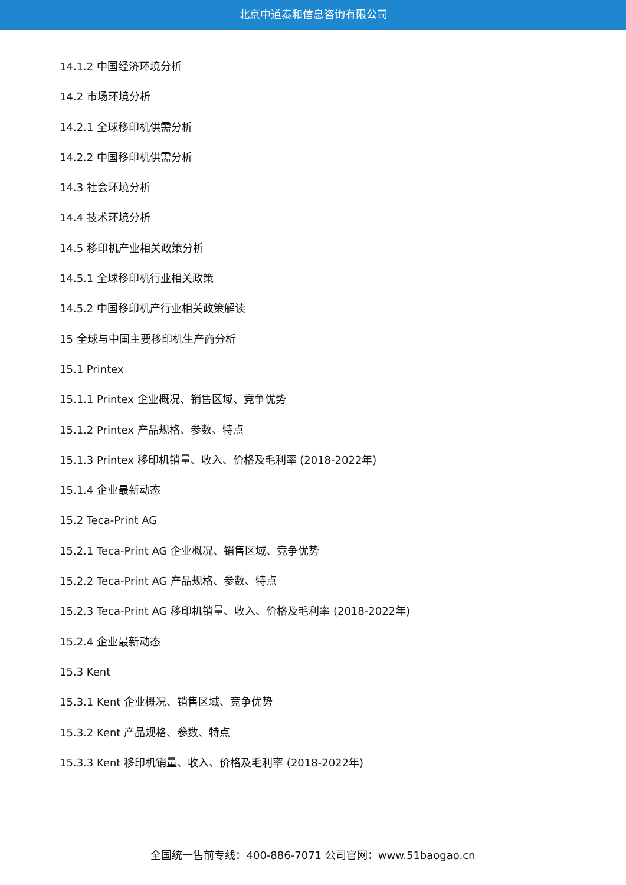北京中道泰和信息咨询有限公司
14.1.2 中国经济环境分析
14.2 市场环境分析
14.2.1 全球移印机供需分析
14.2.2 中国移印机供需分析
14.3 社会环境分析
14.4 技术环境分析
14.5 移印机产业相关政策分析
14.5.1 全球移印机行业相关政策
14.5.2 中国移印机产行业相关政策解读
15 全球与中国主要移印机生产商分析
15.1 Printex
15.1.1 Printex 企业概况、销售区域、竞争优势
15.1.2 Printex 产品规格、参数、特点
15.1.3 Printex 移印机销量、收入、价格及毛利率 (2018-2022年)
15.1.4 企业最新动态
15.2 Teca-Print AG
15.2.1 Teca-Print AG 企业概况、销售区域、竞争优势
15.2.2 Teca-Print AG 产品规格、参数、特点
15.2.3 Teca-Print AG 移印机销量、收入、价格及毛利率 (2018-2022年)
15.2.4 企业最新动态
15.3 Kent
15.3.1 Kent 企业概况、销售区域、竞争优势
15.3.2 Kent 产品规格、参数、特点
15.3.3 Kent 移印机销量、收入、价格及毛利率 (2018-2022年)
全国统一售前专线：400-886-7071 公司官网：www.51baogao.cn